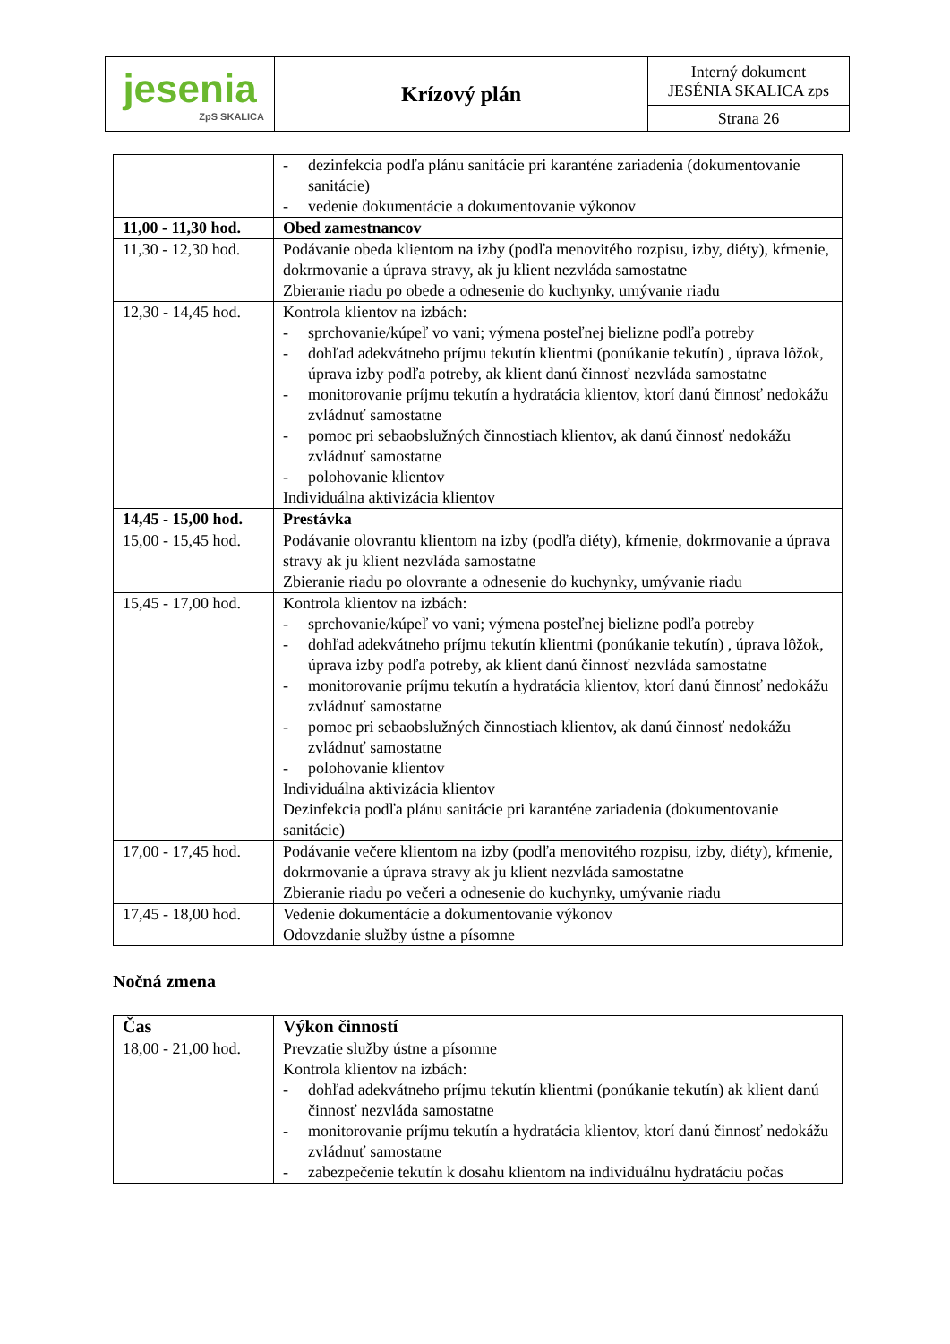| jesenia ZpS SKALICA | Krízový plán | Interný dokument JESÉNIA SKALICA zps |
| | | Strana 26 |
| | - dezinfekcia podľa plánu sanitácie pri karanténe zariadenia (dokumentovanie sanitácie) - vedenie dokumentácie a dokumentovanie výkonov |
| 11,00 - 11,30 hod. | Obed zamestnancov |
| 11,30 - 12,30 hod. | Podávanie obeda klientom na izby (podľa menovitého rozpisu, izby, diéty), kŕmenie, dokrmovanie a úprava stravy, ak ju klient nezvláda samostatne Zbieranie riadu po obede a odnesenie do kuchynky, umývanie riadu |
| 12,30 - 14,45 hod. | Kontrola klientov na izbách: - sprchovanie/kúpeľ vo vani; výmena posteľnej bielizne podľa potreby - dohľad adekvátneho príjmu tekutín klientmi (ponúkanie tekutín) , úprava lôžok, úprava izby podľa potreby, ak klient danú činnosť nezvláda samostatne - monitorovanie príjmu tekutín a hydratácia klientov, ktorí danú činnosť nedokážu zvládnuť samostatne - pomoc pri sebaobslužných činnostiach klientov, ak danú činnosť nedokážu zvládnuť samostatne - polohovanie klientov Individuálna aktivizácia klientov |
| 14,45 - 15,00 hod. | Prestávka |
| 15,00 - 15,45 hod. | Podávanie olovrantu klientom na izby (podľa diéty), kŕmenie, dokrmovanie a úprava stravy ak ju klient nezvláda samostatne Zbieranie riadu po olovrante a odnesenie do kuchynky, umývanie riadu |
| 15,45 - 17,00 hod. | Kontrola klientov na izbách: - sprchovanie/kúpeľ vo vani; výmena posteľnej bielizne podľa potreby - dohľad adekvátneho príjmu tekutín klientmi (ponúkanie tekutín) , úprava lôžok, úprava izby podľa potreby, ak klient danú činnosť nezvláda samostatne - monitorovanie príjmu tekutín a hydratácia klientov, ktorí danú činnosť nedokážu zvládnuť samostatne - pomoc pri sebaobslužných činnostiach klientov, ak danú činnosť nedokážu zvládnuť samostatne - polohovanie klientov Individuálna aktivizácia klientov Dezinfekcia podľa plánu sanitácie pri karanténe zariadenia (dokumentovanie sanitácie) |
| 17,00 - 17,45 hod. | Podávanie večere klientom na izby (podľa menovitého rozpisu, izby, diéty), kŕmenie, dokrmovanie a úprava stravy ak ju klient nezvláda samostatne Zbieranie riadu po večeri a odnesenie do kuchynky, umývanie riadu |
| 17,45 - 18,00 hod. | Vedenie dokumentácie a dokumentovanie výkonov Odovzdanie služby ústne a písomne |
Nočná zmena
| Čas | Výkon činností |
| 18,00 - 21,00 hod. | Prevzatie služby ústne a písomne Kontrola klientov na izbách: - dohľad adekvátneho príjmu tekutín klientmi (ponúkanie tekutín) ak klient danú činnosť nezvláda samostatne - monitorovanie príjmu tekutín a hydratácia klientov, ktorí danú činnosť nedokážu zvládnuť samostatne - zabezpečenie tekutín k dosahu klientom na individuálnu hydratáciu počas |